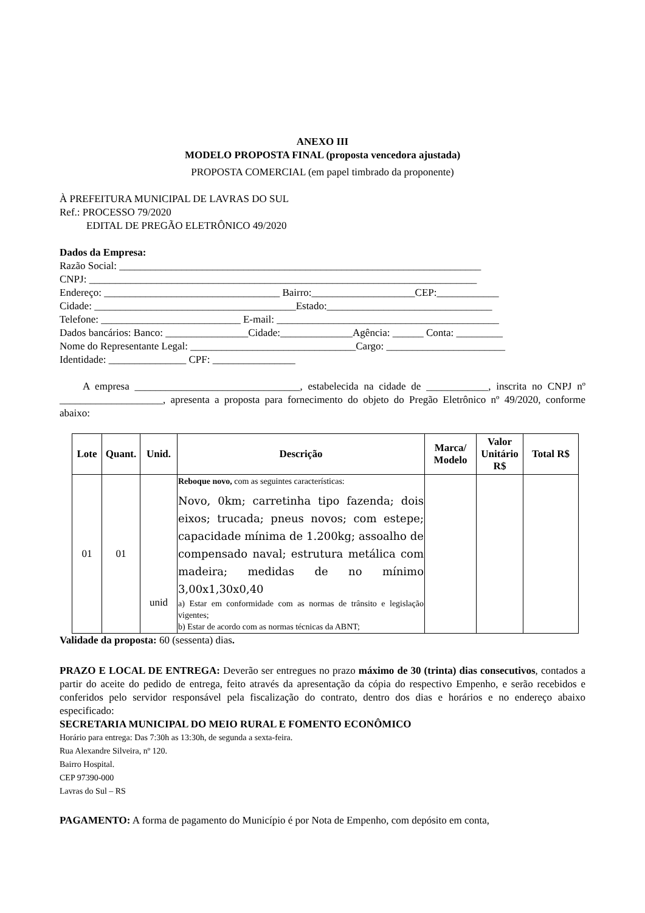ANEXO III
MODELO PROPOSTA FINAL (proposta vencedora ajustada)
PROPOSTA COMERCIAL (em papel timbrado da proponente)
À PREFEITURA MUNICIPAL DE LAVRAS DO SUL
Ref.: PROCESSO 79/2020
EDITAL DE PREGÃO ELETRÔNICO 49/2020
Dados da Empresa:
Razão Social: ______________________________________________________________________
CNPJ: ___________________________________________________________________________
Endereço: __________________________________ Bairro:____________________CEP:____________
Cidade: _______________________________________Estado:________________________________
Telefone: ___________________________ E-mail: ___________________________________________
Dados bancários: Banco: ________________Cidade:______________Agência: ______ Conta: _________
Nome do Representante Legal: ________________________________Cargo: _______________________
Identidade: _______________ CPF: ________________
A empresa ________________________________, estabelecida na cidade de ____________, inscrita no CNPJ nº ____________________, apresenta a proposta para fornecimento do objeto do Pregão Eletrônico nº 49/2020, conforme abaixo:
| Lote | Quant. | Unid. | Descrição | Marca/ Modelo | Valor Unitário R$ | Total R$ |
| --- | --- | --- | --- | --- | --- | --- |
| 01 | 01 | unid | Reboque novo, com as seguintes características: Novo, 0km; carretinha tipo fazenda; dois eixos; trucada; pneus novos; com estepe; capacidade mínima de 1.200kg; assoalho de compensado naval; estrutura metálica com madeira; medidas de no mínimo 3,00x1,30x0,40 a) Estar em conformidade com as normas de trânsito e legislação vigentes; b) Estar de acordo com as normas técnicas da ABNT; | | | |
Validade da proposta: 60 (sessenta) dias.
PRAZO E LOCAL DE ENTREGA: Deverão ser entregues no prazo máximo de 30 (trinta) dias consecutivos, contados a partir do aceite do pedido de entrega, feito através da apresentação da cópia do respectivo Empenho, e serão recebidos e conferidos pelo servidor responsável pela fiscalização do contrato, dentro dos dias e horários e no endereço abaixo especificado:
SECRETARIA MUNICIPAL DO MEIO RURAL E FOMENTO ECONÔMICO
Horário para entrega: Das 7:30h as 13:30h, de segunda a sexta-feira.
Rua Alexandre Silveira, nº 120.
Bairro Hospital.
CEP 97390-000
Lavras do Sul – RS
PAGAMENTO: A forma de pagamento do Município é por Nota de Empenho, com depósito em conta,